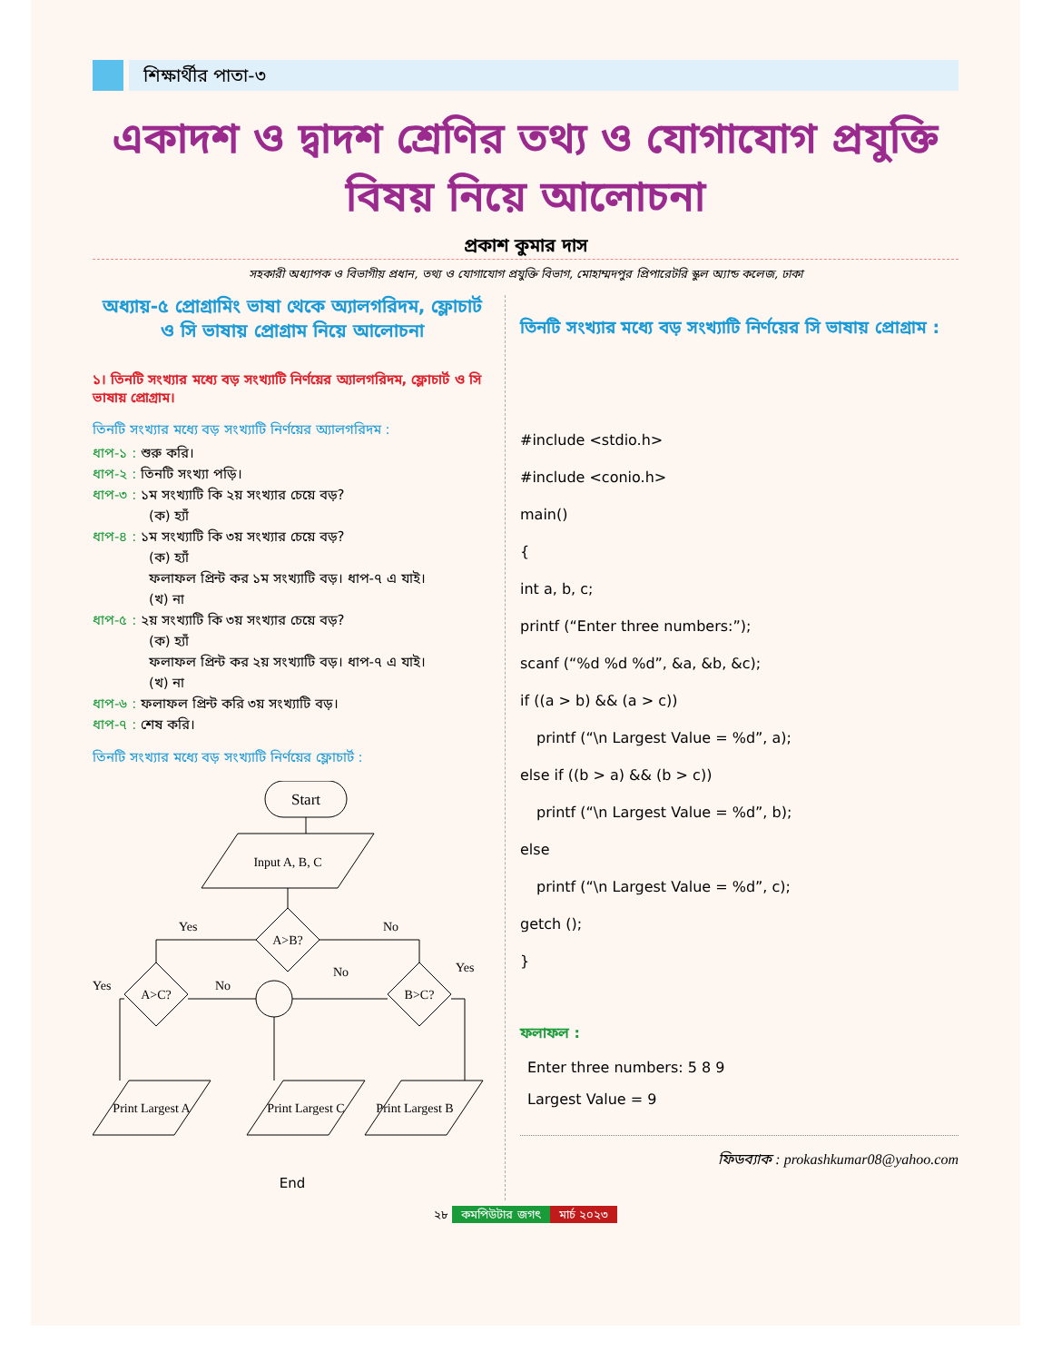শিক্ষার্থীর পাতা-৩
একাদশ ও দ্বাদশ শ্রেণির তথ্য ও যোগাযোগ প্রযুক্তি বিষয় নিয়ে আলোচনা
প্রকাশ কুমার দাস
সহকারী অধ্যাপক ও বিভাগীয় প্রধান, তথ্য ও যোগাযোগ প্রযুক্তি বিভাগ, মোহাম্মদপুর প্রিপারেটরি স্কুল অ্যান্ড কলেজ, ঢাকা
অধ্যায়-৫ প্রোগ্রামিং ভাষা থেকে অ্যালগরিদম, ফ্লোচার্ট ও সি ভাষায় প্রোগ্রাম নিয়ে আলোচনা
১। তিনটি সংখ্যার মধ্যে বড় সংখ্যাটি নির্ণয়ের অ্যালগরিদম, ফ্লোচার্ট ও সি ভাষায় প্রোগ্রাম।
তিনটি সংখ্যার মধ্যে বড় সংখ্যাটি নির্ণয়ের অ্যালগরিদম :
ধাপ-১ : শুরু করি।
ধাপ-২ : তিনটি সংখ্যা পড়ি।
ধাপ-৩ : ১ম সংখ্যাটি কি ২য় সংখ্যার চেয়ে বড়?
(ক) হ্যাঁ
ধাপ-৪ : ১ম সংখ্যাটি কি ৩য় সংখ্যার চেয়ে বড়?
(ক) হ্যাঁ
ফলাফল প্রিন্ট কর ১ম সংখ্যাটি বড়। ধাপ-৭ এ যাই।
(খ) না
ধাপ-৫ : ২য় সংখ্যাটি কি ৩য় সংখ্যার চেয়ে বড়?
(ক) হ্যাঁ
ফলাফল প্রিন্ট কর ২য় সংখ্যাটি বড়। ধাপ-৭ এ যাই।
(খ) না
ধাপ-৬ : ফলাফল প্রিন্ট করি ৩য় সংখ্যাটি বড়।
ধাপ-৭ : শেষ করি।
তিনটি সংখ্যার মধ্যে বড় সংখ্যাটি নির্ণয়ের ফ্লোচার্ট :
Start
Input A, B, C
A>B?
Yes
No
A>C?
B>C?
Yes
No
No
Yes
Print Largest A
Print Largest C
Print Largest B
End
তিনটি সংখ্যার মধ্যে বড় সংখ্যাটি নির্ণয়ের সি ভাষায় প্রোগ্রাম :
#include <stdio.h>
#include <conio.h>
main()
{
int a, b, c;
printf (“Enter three numbers:”);
scanf (“%d %d %d”, &a, &b, &c);
if ((a > b) && (a > c))
printf (“\n Largest Value = %d”, a);
else if ((b > a) && (b > c))
printf (“\n Largest Value = %d”, b);
else
printf (“\n Largest Value = %d”, c);
getch ();
}
ফলাফল :
Enter three numbers: 5 8 9
Largest Value = 9
ফিডব্যাক : prokashkumar08@yahoo.com
২৮ কমপিউটার জগৎ মার্চ ২০২৩